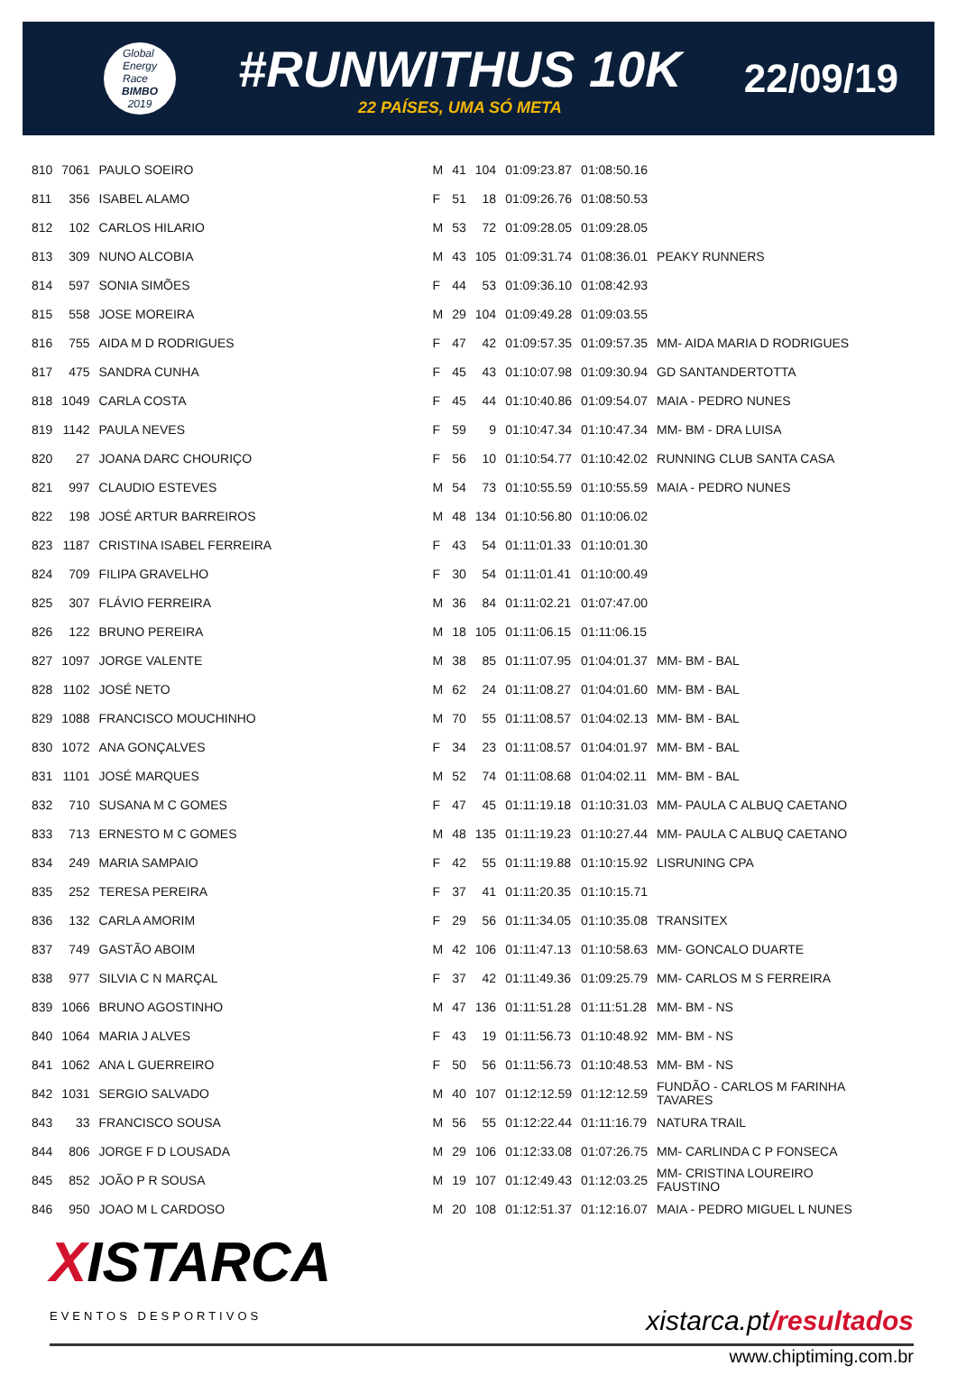Global
Energy
Race
BIMBO
2019
#RUNWITHUS 10K
22 PAÍSES, UMA SÓ META
22/09/19
| 810 | 7061 | PAULO SOEIRO | M | 41 | 104 | 01:09:23.87 | 01:08:50.16 | |
| 811 | 356 | ISABEL ALAMO | F | 51 | 18 | 01:09:26.76 | 01:08:50.53 | |
| 812 | 102 | CARLOS HILARIO | M | 53 | 72 | 01:09:28.05 | 01:09:28.05 | |
| 813 | 309 | NUNO ALCOBIA | M | 43 | 105 | 01:09:31.74 | 01:08:36.01 | PEAKY RUNNERS |
| 814 | 597 | SONIA SIMÕES | F | 44 | 53 | 01:09:36.10 | 01:08:42.93 | |
| 815 | 558 | JOSE MOREIRA | M | 29 | 104 | 01:09:49.28 | 01:09:03.55 | |
| 816 | 755 | AIDA M D RODRIGUES | F | 47 | 42 | 01:09:57.35 | 01:09:57.35 | MM- AIDA MARIA D RODRIGUES |
| 817 | 475 | SANDRA CUNHA | F | 45 | 43 | 01:10:07.98 | 01:09:30.94 | GD SANTANDERTOTTA |
| 818 | 1049 | CARLA COSTA | F | 45 | 44 | 01:10:40.86 | 01:09:54.07 | MAIA - PEDRO NUNES |
| 819 | 1142 | PAULA NEVES | F | 59 | 9 | 01:10:47.34 | 01:10:47.34 | MM- BM - DRA LUISA |
| 820 | 27 | JOANA DARC CHOURIÇO | F | 56 | 10 | 01:10:54.77 | 01:10:42.02 | RUNNING CLUB SANTA CASA |
| 821 | 997 | CLAUDIO ESTEVES | M | 54 | 73 | 01:10:55.59 | 01:10:55.59 | MAIA - PEDRO NUNES |
| 822 | 198 | JOSÉ ARTUR BARREIROS | M | 48 | 134 | 01:10:56.80 | 01:10:06.02 | |
| 823 | 1187 | CRISTINA ISABEL FERREIRA | F | 43 | 54 | 01:11:01.33 | 01:10:01.30 | |
| 824 | 709 | FILIPA GRAVELHO | F | 30 | 54 | 01:11:01.41 | 01:10:00.49 | |
| 825 | 307 | FLÁVIO FERREIRA | M | 36 | 84 | 01:11:02.21 | 01:07:47.00 | |
| 826 | 122 | BRUNO PEREIRA | M | 18 | 105 | 01:11:06.15 | 01:11:06.15 | |
| 827 | 1097 | JORGE VALENTE | M | 38 | 85 | 01:11:07.95 | 01:04:01.37 | MM- BM - BAL |
| 828 | 1102 | JOSÉ NETO | M | 62 | 24 | 01:11:08.27 | 01:04:01.60 | MM- BM - BAL |
| 829 | 1088 | FRANCISCO MOUCHINHO | M | 70 | 55 | 01:11:08.57 | 01:04:02.13 | MM- BM - BAL |
| 830 | 1072 | ANA GONÇALVES | F | 34 | 23 | 01:11:08.57 | 01:04:01.97 | MM- BM - BAL |
| 831 | 1101 | JOSÉ MARQUES | M | 52 | 74 | 01:11:08.68 | 01:04:02.11 | MM- BM - BAL |
| 832 | 710 | SUSANA M C GOMES | F | 47 | 45 | 01:11:19.18 | 01:10:31.03 | MM- PAULA C ALBUQ CAETANO |
| 833 | 713 | ERNESTO M C GOMES | M | 48 | 135 | 01:11:19.23 | 01:10:27.44 | MM- PAULA C ALBUQ CAETANO |
| 834 | 249 | MARIA SAMPAIO | F | 42 | 55 | 01:11:19.88 | 01:10:15.92 | LISRUNING CPA |
| 835 | 252 | TERESA PEREIRA | F | 37 | 41 | 01:11:20.35 | 01:10:15.71 | |
| 836 | 132 | CARLA AMORIM | F | 29 | 56 | 01:11:34.05 | 01:10:35.08 | TRANSITEX |
| 837 | 749 | GASTÃO ABOIM | M | 42 | 106 | 01:11:47.13 | 01:10:58.63 | MM- GONCALO DUARTE |
| 838 | 977 | SILVIA C N MARÇAL | F | 37 | 42 | 01:11:49.36 | 01:09:25.79 | MM- CARLOS M S FERREIRA |
| 839 | 1066 | BRUNO AGOSTINHO | M | 47 | 136 | 01:11:51.28 | 01:11:51.28 | MM- BM - NS |
| 840 | 1064 | MARIA J ALVES | F | 43 | 19 | 01:11:56.73 | 01:10:48.92 | MM- BM - NS |
| 841 | 1062 | ANA L GUERREIRO | F | 50 | 56 | 01:11:56.73 | 01:10:48.53 | MM- BM - NS |
| 842 | 1031 | SERGIO SALVADO | M | 40 | 107 | 01:12:12.59 | 01:12:12.59 | FUNDÃO - CARLOS M FARINHA TAVARES |
| 843 | 33 | FRANCISCO SOUSA | M | 56 | 55 | 01:12:22.44 | 01:11:16.79 | NATURA TRAIL |
| 844 | 806 | JORGE F D LOUSADA | M | 29 | 106 | 01:12:33.08 | 01:07:26.75 | MM- CARLINDA C P FONSECA |
| 845 | 852 | JOÃO P R SOUSA | M | 19 | 107 | 01:12:49.43 | 01:12:03.25 | MM- CRISTINA LOUREIRO FAUSTINO |
| 846 | 950 | JOAO M L CARDOSO | M | 20 | 108 | 01:12:51.37 | 01:12:16.07 | MAIA - PEDRO MIGUEL L NUNES |
XISTARCA
EVENTOS DESPORTIVOS
xistarca.pt/resultados
www.chiptiming.com.br